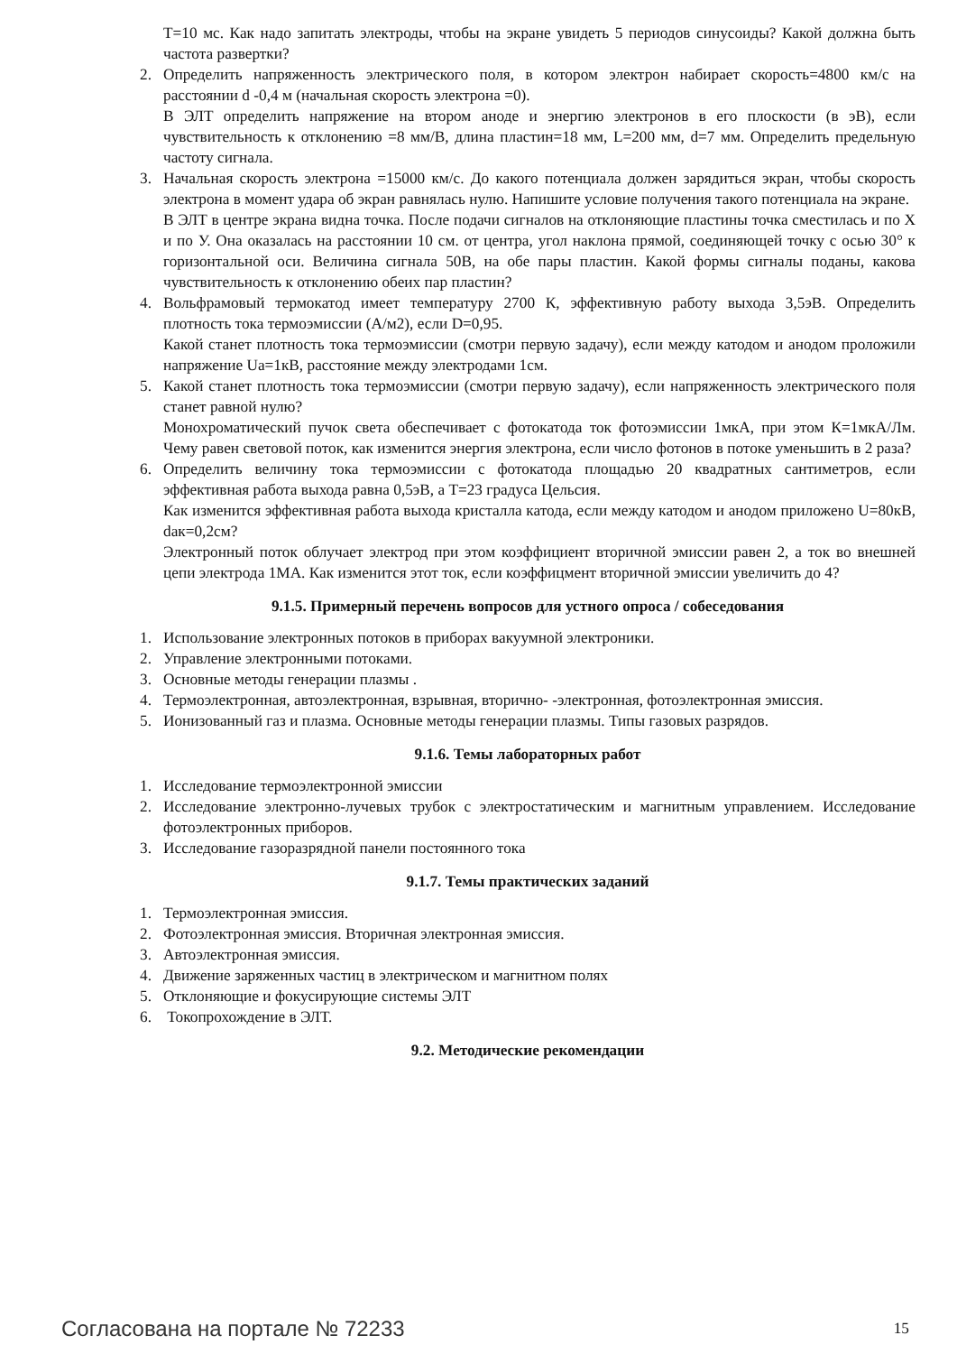T=10 мс. Как надо запитать электроды, чтобы на экране увидеть 5 периодов синусоиды? Какой должна быть частота развертки?
2. Определить напряженность электрического поля, в котором электрон набирает скорость=4800 км/с на расстоянии d -0,4 м (начальная скорость электрона =0).
В ЭЛТ определить напряжение на втором аноде и энергию электронов в его плоскости (в эВ), если чувствительность к отклонению =8 мм/В, длина пластин=18 мм, L=200 мм, d=7 мм. Определить предельную частоту сигнала.
3. Начальная скорость электрона =15000 км/с. До какого потенциала должен зарядиться экран, чтобы скорость электрона в момент удара об экран равнялась нулю. Напишите условие получения такого потенциала на экране.
В ЭЛТ в центре экрана видна точка. После подачи сигналов на отклоняющие пластины точка сместилась и по Х и по У. Она оказалась на расстоянии 10 см. от центра, угол наклона прямой, соединяющей точку с осью 30° к горизонтальной оси. Величина сигнала 50В, на обе пары пластин. Какой формы сигналы поданы, какова чувствительность к отклонению обеих пар пластин?
4. Вольфрамовый термокатод имеет температуру 2700 К, эффективную работу выхода 3,5эВ. Определить плотность тока термоэмиссии (А/м2), если D=0,95.
Какой станет плотность тока термоэмиссии (смотри первую задачу), если между катодом и анодом проложили напряжение Ua=1кВ, расстояние между электродами 1см.
5. Какой станет плотность тока термоэмиссии (смотри первую задачу), если напряженность электрического поля станет равной нулю?
Монохроматический пучок света обеспечивает с фотокатода ток фотоэмиссии 1мкА, при этом К=1мкА/Лм. Чему равен световой поток, как изменится энергия электрона, если число фотонов в потоке уменьшить в 2 раза?
6. Определить величину тока термоэмиссии с фотокатода площадью 20 квадратных сантиметров, если эффективная работа выхода равна 0,5эВ, а Т=23 градуса Цельсия.
Как изменится эффективная работа выхода кристалла катода, если между катодом и анодом приложено U=80кВ, dак=0,2см?
Электронный поток облучает электрод при этом коэффициент вторичной эмиссии равен 2, а ток во внешней цепи электрода 1МА. Как изменится этот ток, если коэффицмент вторичной эмиссии увеличить до 4?
9.1.5. Примерный перечень вопросов для устного опроса / собеседования
1. Использование электронных потоков в приборах вакуумной электроники.
2. Управление электронными потоками.
3. Основные методы генерации плазмы .
4. Термоэлектронная, автоэлектронная, взрывная, вторично- -электронная, фотоэлектронная эмиссия.
5. Ионизованный газ и плазма. Основные методы генерации плазмы. Типы газовых разрядов.
9.1.6. Темы лабораторных работ
1. Исследование термоэлектронной эмиссии
2. Исследование электронно-лучевых трубок с электростатическим и магнитным управлением. Исследование фотоэлектронных приборов.
3. Исследование газоразрядной панели постоянного тока
9.1.7. Темы практических заданий
1. Термоэлектронная эмиссия.
2. Фотоэлектронная эмиссия. Вторичная электронная эмиссия.
3. Автоэлектронная эмиссия.
4. Движение заряженных частиц в электрическом и магнитном полях
5. Отклоняющие и фокусирующие системы ЭЛТ
6. Токопрохождение в ЭЛТ.
9.2. Методические рекомендации
Согласована на портале № 72233 15